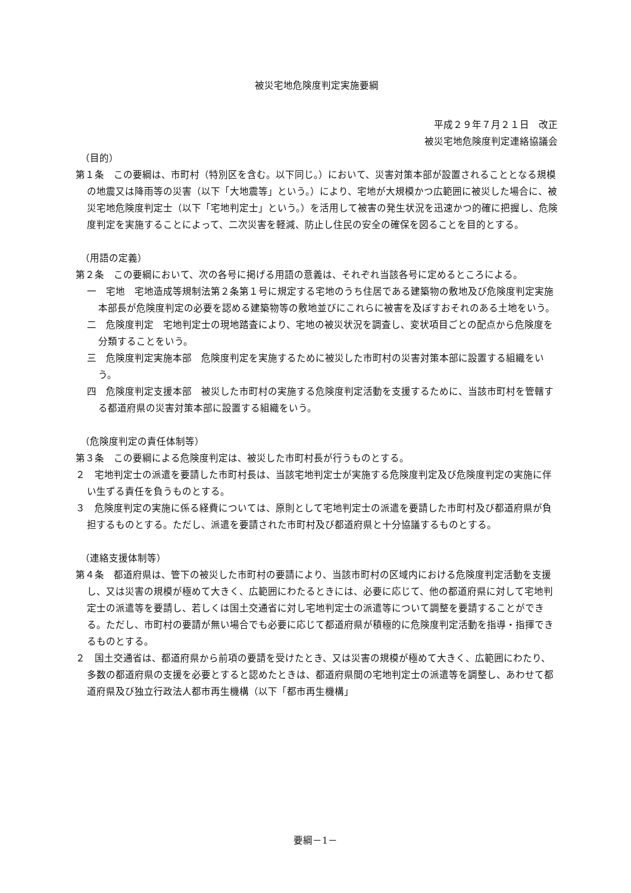被災宅地危険度判定実施要綱
平成２９年７月２１日　改正
被災宅地危険度判定連絡協議会
（目的）
第１条　この要綱は、市町村（特別区を含む。以下同じ。）において、災害対策本部が設置されることとなる規模の地震又は降雨等の災害（以下「大地震等」という。）により、宅地が大規模かつ広範囲に被災した場合に、被災宅地危険度判定士（以下「宅地判定士」という。）を活用して被害の発生状況を迅速かつ的確に把握し、危険度判定を実施することによって、二次災害を軽減、防止し住民の安全の確保を図ることを目的とする。
（用語の定義）
第２条　この要綱において、次の各号に掲げる用語の意義は、それぞれ当該各号に定めるところによる。
一　宅地　宅地造成等規制法第２条第１号に規定する宅地のうち住居である建築物の敷地及び危険度判定実施本部長が危険度判定の必要を認める建築物等の敷地並びにこれらに被害を及ぼすおそれのある土地をいう。
二　危険度判定　宅地判定士の現地踏査により、宅地の被災状況を調査し、変状項目ごとの配点から危険度を分類することをいう。
三　危険度判定実施本部　危険度判定を実施するために被災した市町村の災害対策本部に設置する組織をいう。
四　危険度判定支援本部　被災した市町村の実施する危険度判定活動を支援するために、当該市町村を管轄する都道府県の災害対策本部に設置する組織をいう。
（危険度判定の責任体制等）
第３条　この要綱による危険度判定は、被災した市町村長が行うものとする。
２　宅地判定士の派遣を要請した市町村長は、当該宅地判定士が実施する危険度判定及び危険度判定の実施に伴い生ずる責任を負うものとする。
３　危険度判定の実施に係る経費については、原則として宅地判定士の派遣を要請した市町村及び都道府県が負担するものとする。ただし、派遣を要請された市町村及び都道府県と十分協議するものとする。
（連絡支援体制等）
第４条　都道府県は、管下の被災した市町村の要請により、当該市町村の区域内における危険度判定活動を支援し、又は災害の規模が極めて大きく、広範囲にわたるときには、必要に応じて、他の都道府県に対して宅地判定士の派遣等を要請し、若しくは国土交通省に対し宅地判定士の派遣等について調整を要請することができる。ただし、市町村の要請が無い場合でも必要に応じて都道府県が積極的に危険度判定活動を指導・指揮できるものとする。
２　国土交通省は、都道府県から前項の要請を受けたとき、又は災害の規模が極めて大きく、広範囲にわたり、多数の都道府県の支援を必要とすると認めたときは、都道府県間の宅地判定士の派遣等を調整し、あわせて都道府県及び独立行政法人都市再生機構（以下「都市再生機構」
要綱－1－